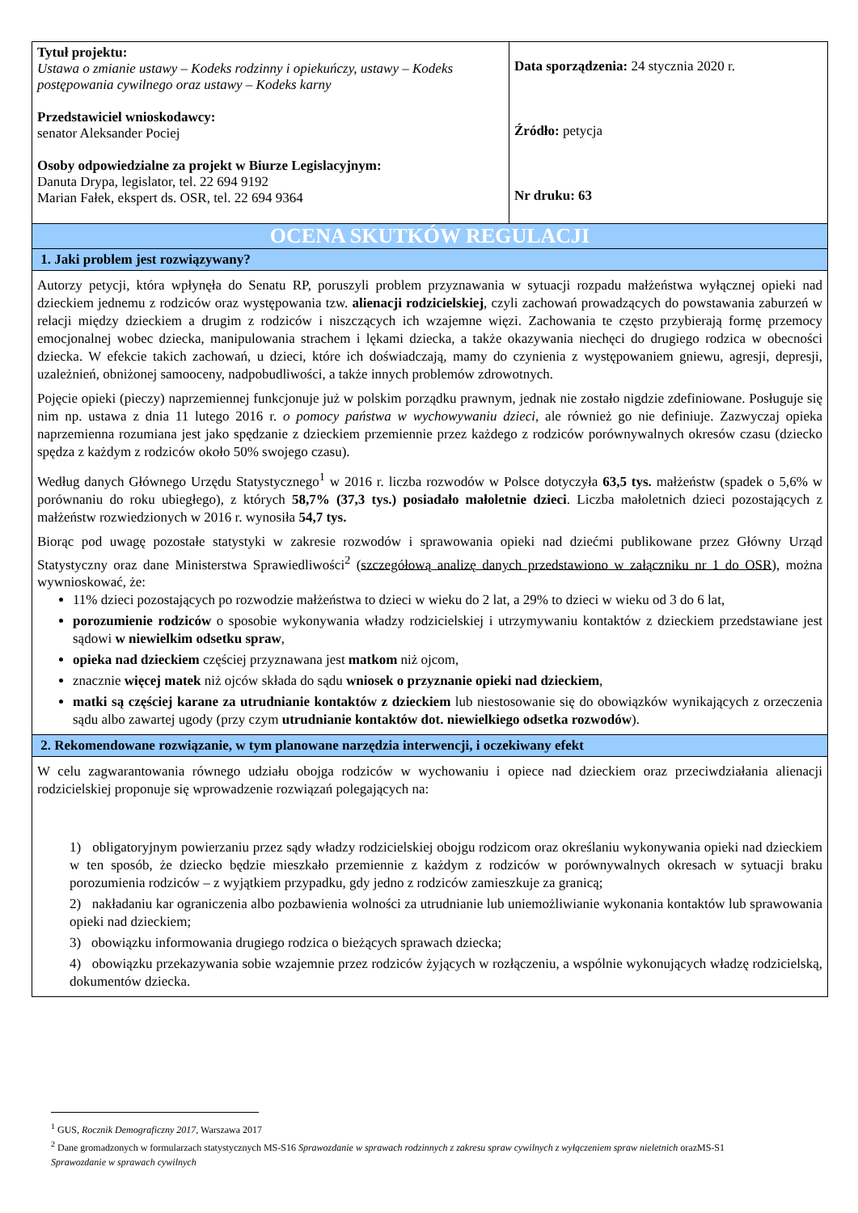| Tytuł projektu: Ustawa o zmianie ustawy – Kodeks rodzinny i opiekuńczy, ustawy – Kodeks postępowania cywilnego oraz ustawy – Kodeks karny Przedstawiciel wnioskodawcy: senator Aleksander Pociej Osoby odpowiedzialne za projekt w Biurze Legislacyjnym: Danuta Drypa, legislator, tel. 22 694 9192 Marian Fałek, ekspert ds. OSR, tel. 22 694 9364 | Data sporządzenia: 24 stycznia 2020 r. Źródło: petycja Nr druku: 63 |
| OCENA SKUTKÓW REGULACJI | |
| 1. Jaki problem jest rozwiązywany? | |
| Autorzy petycji, która wpłynęła do Senatu RP, poruszyli problem przyznawania w sytuacji rozpadu małżeństwa wyłącznej opieki nad dzieckiem jednemu z rodziców oraz występowania tzw. alienacji rodzicielskiej , czyli zachowań prowadzących do powstawania zaburzeń w relacji między dzieckiem a drugim z rodziców i niszczących ich wzajemne więzi. Zachowania te często przybierają formę przemocy emocjonalnej wobec dziecka, manipulowania strachem i lękami dziecka, a także okazywania niechęci do drugiego rodzica w obecności dziecka. W efekcie takich zachowań, u dzieci, które ich doświadczają, mamy do czynienia z występowaniem gniewu, agresji, depresji, uzależnień, obniżonej samooceny, nadpobudliwości, a także innych problemów zdrowotnych. Pojęcie opieki (pieczy) naprzemiennej funkcjonuje już w polskim porządku prawnym, jednak nie zostało nigdzie zdefiniowane. Posługuje się nim np. ustawa z dnia 11 lutego 2016 r. o pomocy państwa w wychowywaniu dzieci , ale również go nie definiuje. Zazwyczaj opieka naprzemienna rozumiana jest jako spędzanie z dzieckiem przemiennie przez każdego z rodziców porównywalnych okresów czasu (dziecko spędza z każdym z rodziców około 50% swojego czasu). Według danych Głównego Urzędu Statystycznego<sup>1</sup> w 2016 r. liczba rozwodów w Polsce dotyczyła 63,5 tys. małżeństw (spadek o 5,6% w porównaniu do roku ubiegłego), z których 58,7% (37,3 tys.) posiadało małoletnie dzieci . Liczba małoletnich dzieci pozostających z małżeństw rozwiedzionych w 2016 r. wynosiła 54,7 tys. Biorąc pod uwagę pozostałe statystyki w zakresie rozwodów i sprawowania opieki nad dziećmi publikowane przez Główny Urząd Statystyczny oraz dane Ministerstwa Sprawiedliwości<sup>2</sup> ( szczegółową analizę danych przedstawiono w załączniku nr 1 do OSR ), można wywnioskować, że: 11% dzieci pozostających po rozwodzie małżeństwa to dzieci w wieku do 2 lat, a 29% to dzieci w wieku od 3 do 6 lat, porozumienie rodziców o sposobie wykonywania władzy rodzicielskiej i utrzymywaniu kontaktów z dzieckiem przedstawiane jest sądowi w niewielkim odsetku spraw , opieka nad dzieckiem częściej przyznawana jest matkom niż ojcom, znacznie więcej matek niż ojców składa do sądu wniosek o przyznanie opieki nad dzieckiem , matki są częściej karane za utrudnianie kontaktów z dzieckiem lub niestosowanie się do obowiązków wynikających z orzeczenia sądu albo zawartej ugody (przy czym utrudnianie kontaktów dot. niewielkiego odsetka rozwodów ). | |
| 2. Rekomendowane rozwiązanie, w tym planowane narzędzia interwencji, i oczekiwany efekt | |
| W celu zagwarantowania równego udziału obojga rodziców w wychowaniu i opiece nad dzieckiem oraz przeciwdziałania alienacji rodzicielskiej proponuje się wprowadzenie rozwiązań polegających na: 1) obligatoryjnym powierzaniu przez sądy władzy rodzicielskiej obojgu rodzicom oraz określaniu wykonywania opieki nad dzieckiem w ten sposób, że dziecko będzie mieszkało przemiennie z każdym z rodziców w porównywalnych okresach w sytuacji braku porozumienia rodziców – z wyjątkiem przypadku, gdy jedno z rodziców zamieszkuje za granicą; 2) nakładaniu kar ograniczenia albo pozbawienia wolności za utrudnianie lub uniemożliwianie wykonania kontaktów lub sprawowania opieki nad dzieckiem; 3) obowiązku informowania drugiego rodzica o bieżących sprawach dziecka; 4) obowiązku przekazywania sobie wzajemnie przez rodziców żyjących w rozłączeniu, a wspólnie wykonujących władzę rodzicielską, dokumentów dziecka. | |
<sup>1</sup> GUS, Rocznik Demograficzny 2017, Warszawa 2017
<sup>2</sup> Dane gromadzonych w formularzach statystycznych MS-S16 Sprawozdanie w sprawach rodzinnych z zakresu spraw cywilnych z wyłączeniem spraw nieletnich orazMS-S1 Sprawozdanie w sprawach cywilnych